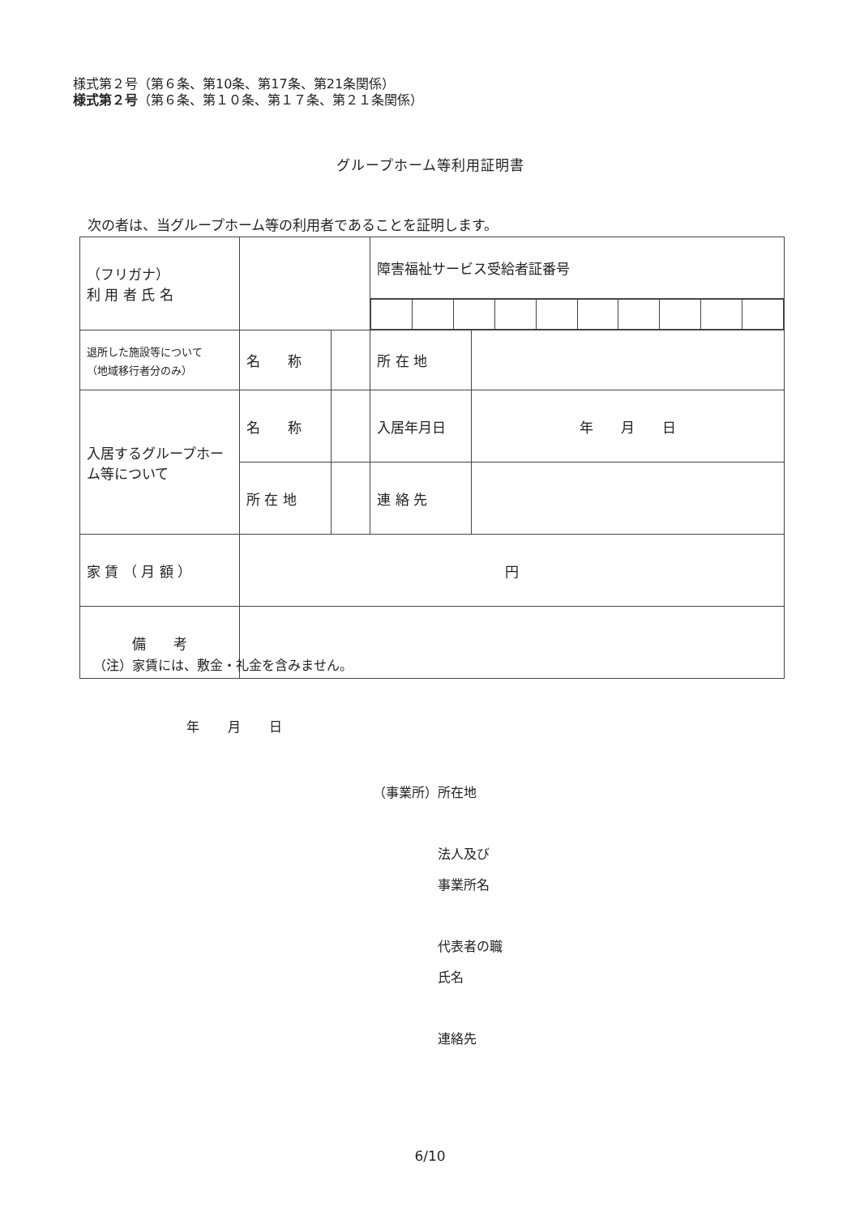様式第２号（第６条、第10条、第17条、第21条関係）
様式第２号（第６条、第１０条、第１７条、第２１条関係）
グループホーム等利用証明書
次の者は、当グループホーム等の利用者であることを証明します。
| （フリガナ） 利 用 者 氏 名 | | | 障害福祉サービス受給者証番号 | |
| 退所した施設等について （地域移行者分のみ） | 名 称 | | 所 在 地 | |
| 入居するグループホーム等について | 名 称 | | 入居年月日 | 年 月 日 |
| | 所 在 地 | | 連 絡 先 | |
| 家 賃 （ 月 額 ） | 円 | | | |
| 備 考 | | | | |
（注）家賃には、敷金・礼金を含みません。
年 月 日
（事業所）所在地
　　　　　法人及び
　　　　　事業所名
　　　　　代表者の職
　　　　　氏名
　　　　　連絡先
6/10